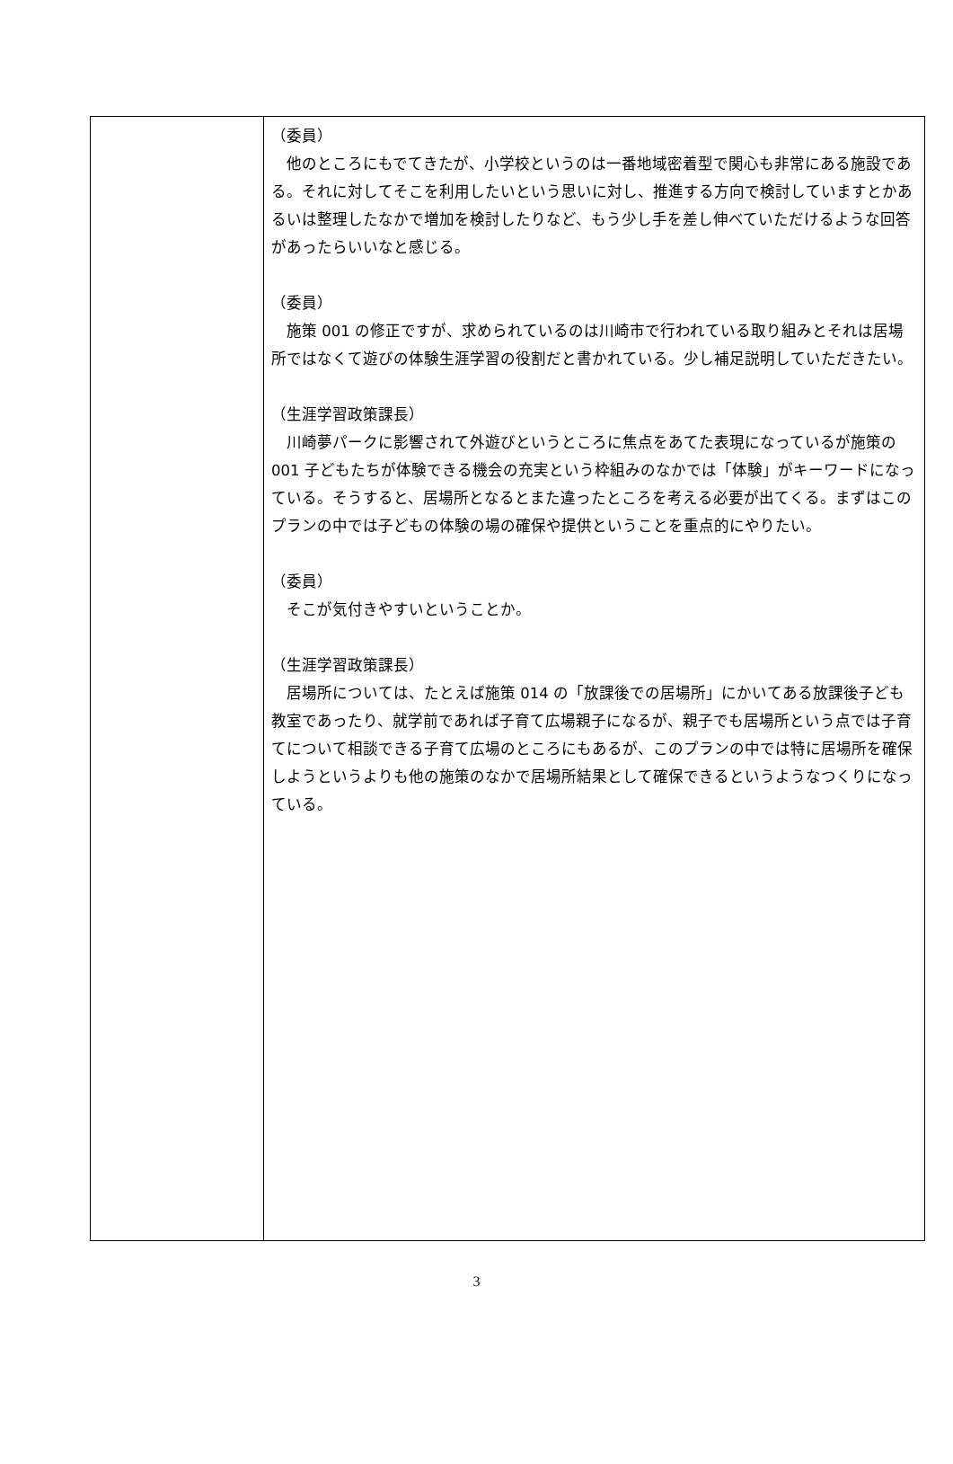| | （委員） 他のところにもでてきたが、小学校というのは一番地域密着型で関心も非常にある施設である。それに対してそこを利用したいという思いに対し、推進する方向で検討していますとかあるいは整理したなかで増加を検討したりなど、もう少し手を差し伸べていただけるような回答があったらいいなと感じる。 （委員） 施策 001 の修正ですが、求められているのは川崎市で行われている取り組みとそれは居場所ではなくて遊びの体験生涯学習の役割だと書かれている。少し補足説明していただきたい。 （生涯学習政策課長） 川崎夢パークに影響されて外遊びというところに焦点をあてた表現になっているが施策の 001 子どもたちが体験できる機会の充実という枠組みのなかでは「体験」がキーワードになっている。そうすると、居場所となるとまた違ったところを考える必要が出てくる。まずはこのプランの中では子どもの体験の場の確保や提供ということを重点的にやりたい。 （委員） そこが気付きやすいということか。 （生涯学習政策課長） 居場所については、たとえば施策 014 の「放課後での居場所」にかいてある放課後子ども教室であったり、就学前であれば子育て広場親子になるが、親子でも居場所という点では子育てについて相談できる子育て広場のところにもあるが、このプランの中では特に居場所を確保しようというよりも他の施策のなかで居場所結果として確保できるというようなつくりになっている。 |
3